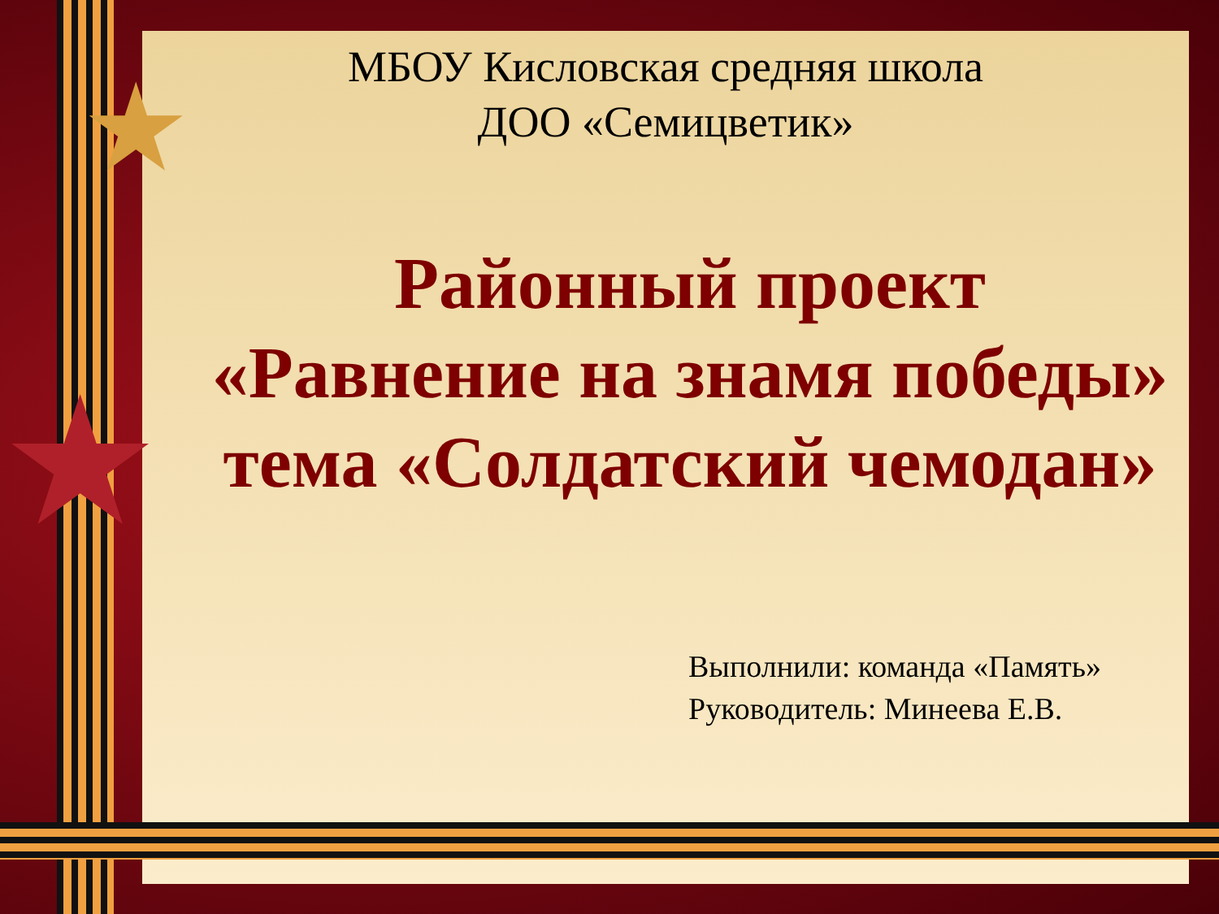★
★
МБОУ Кисловская средняя школа
ДОО «Семицветик»
Районный проект
«Равнение на знамя победы»
тема «Солдатский чемодан»
Выполнили: команда «Память»
Руководитель: Минеева Е.В.